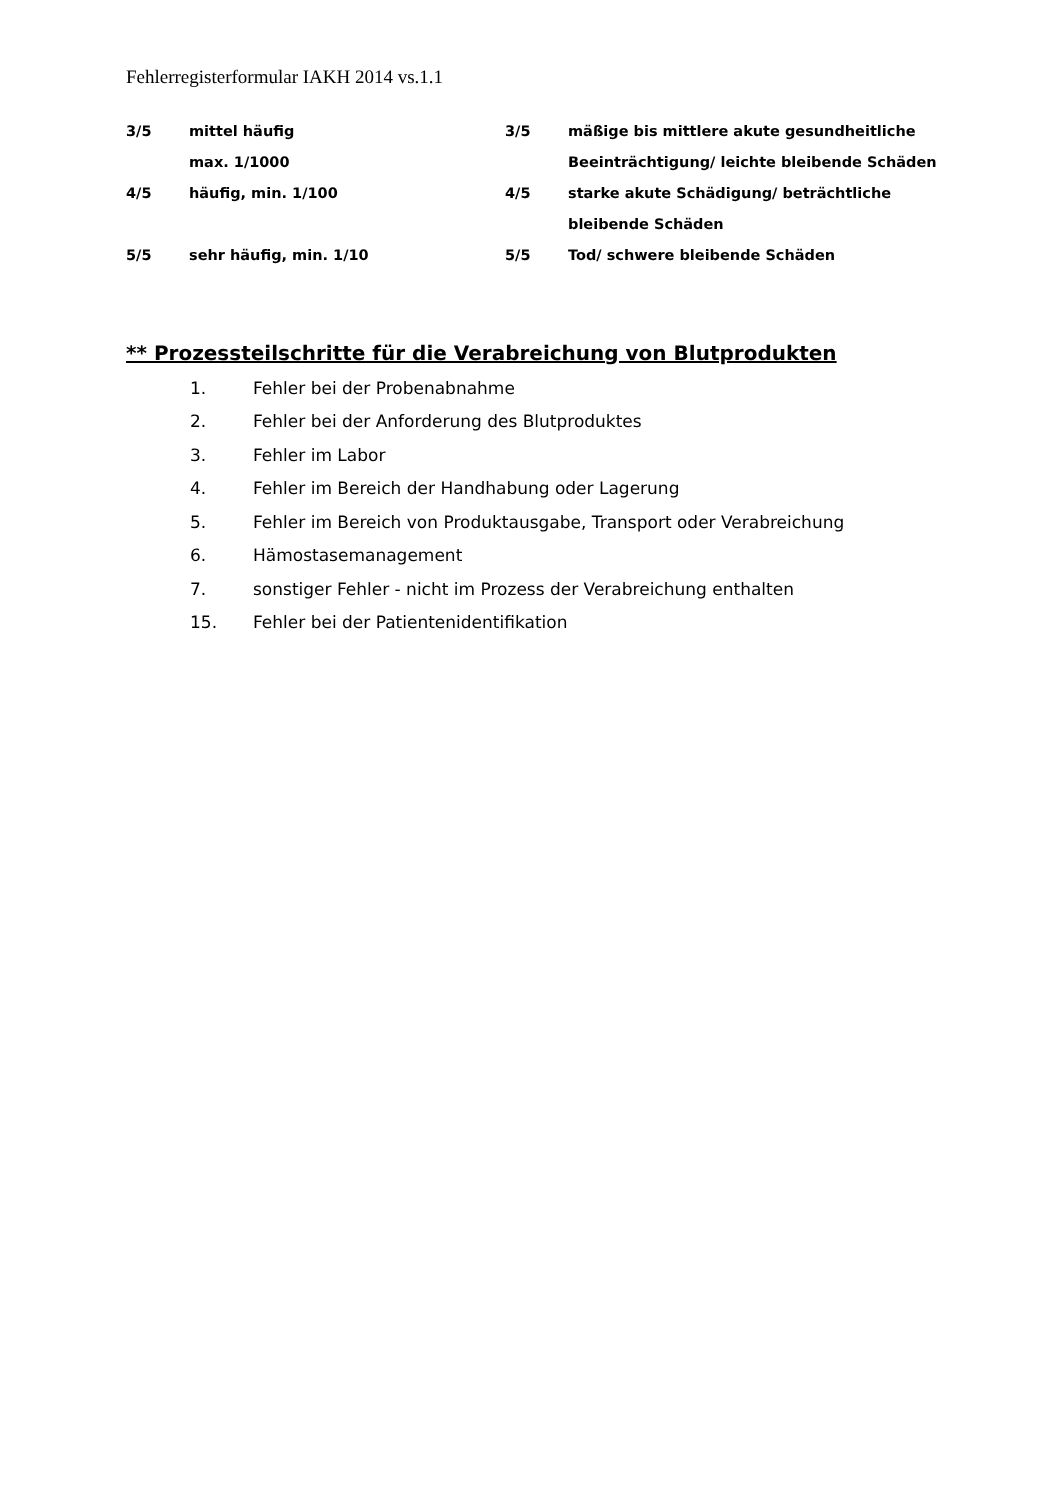Fehlerregisterformular IAKH 2014 vs.1.1
| 3/5 | mittel häufig max. 1/1000 | 3/5 | mäßige bis mittlere akute gesundheitliche Beeinträchtigung/ leichte bleibende Schäden |
| 4/5 | häufig, min. 1/100 | 4/5 | starke akute Schädigung/ beträchtliche bleibende Schäden |
| 5/5 | sehr häufig, min. 1/10 | 5/5 | Tod/ schwere bleibende Schäden |
** Prozessteilschritte für die Verabreichung von Blutprodukten
| 1. | Fehler bei der Probenabnahme |
| 2. | Fehler bei der Anforderung des Blutproduktes |
| 3. | Fehler im Labor |
| 4. | Fehler im Bereich der Handhabung oder Lagerung |
| 5. | Fehler im Bereich von Produktausgabe, Transport oder Verabreichung |
| 6. | Hämostasemanagement |
| 7. | sonstiger Fehler - nicht im Prozess der Verabreichung enthalten |
| 15. | Fehler bei der Patientenidentifikation |